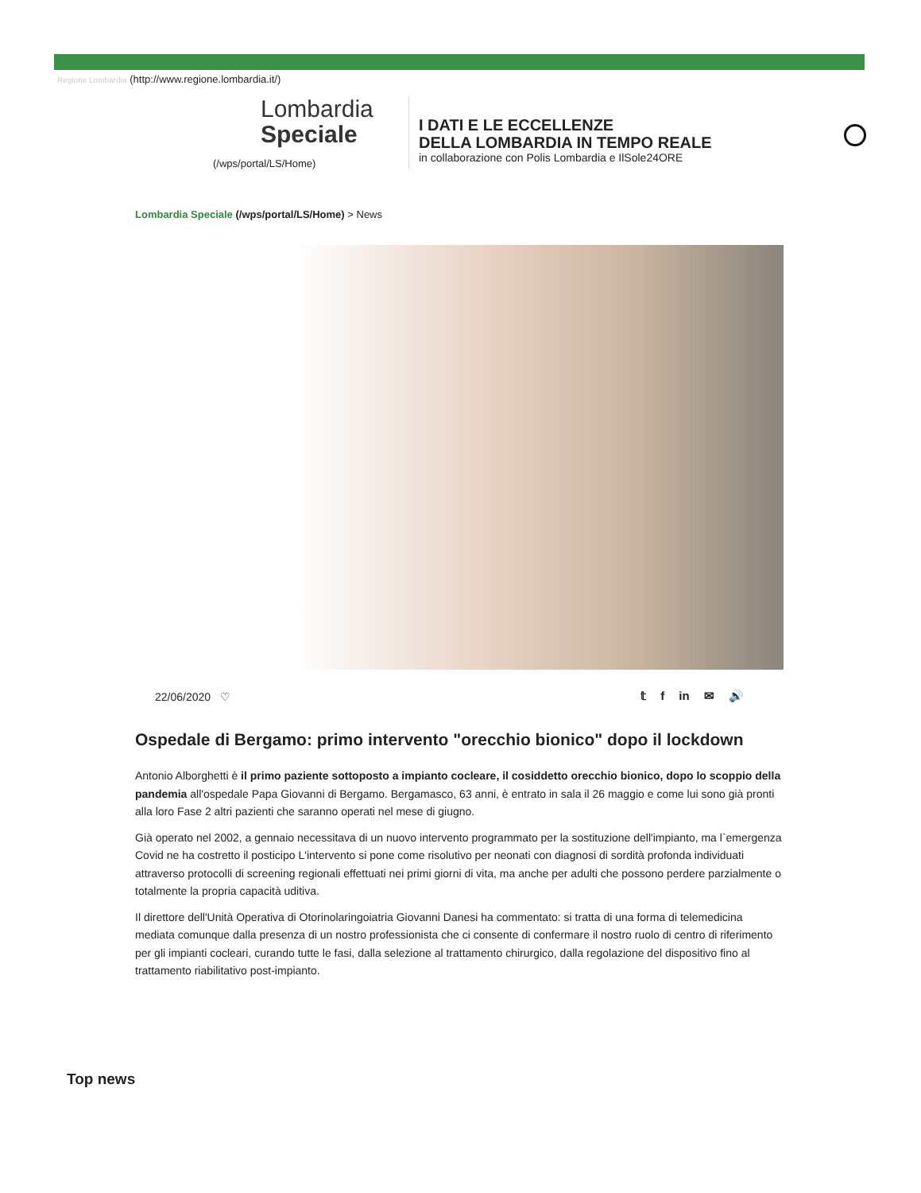Regione Lombardia (http://www.regione.lombardia.it/)
Lombardia
Speciale
(/wps/portal/LS/Home)
I DATI E LE ECCELLENZE
DELLA LOMBARDIA IN TEMPO REALE
in collaborazione con Polis Lombardia e IlSole24ORE
Lombardia Speciale (/wps/portal/LS/Home) > News
22/06/2020 ♡ 𝕥 f in ✉ 🔊
Ospedale di Bergamo: primo intervento "orecchio bionico" dopo il lockdown
Antonio Alborghetti è il primo paziente sottoposto a impianto cocleare, il cosiddetto orecchio bionico, dopo lo scoppio della pandemia all'ospedale Papa Giovanni di Bergamo. Bergamasco, 63 anni, è entrato in sala il 26 maggio e come lui sono già pronti alla loro Fase 2 altri pazienti che saranno operati nel mese di giugno.
Già operato nel 2002, a gennaio necessitava di un nuovo intervento programmato per la sostituzione dell'impianto, ma l`emergenza Covid ne ha costretto il posticipo L'intervento si pone come risolutivo per neonati con diagnosi di sordità profonda individuati attraverso protocolli di screening regionali effettuati nei primi giorni di vita, ma anche per adulti che possono perdere parzialmente o totalmente la propria capacità uditiva.
Il direttore dell'Unità Operativa di Otorinolaringoiatria Giovanni Danesi ha commentato: si tratta di una forma di telemedicina mediata comunque dalla presenza di un nostro professionista che ci consente di confermare il nostro ruolo di centro di riferimento per gli impianti cocleari, curando tutte le fasi, dalla selezione al trattamento chirurgico, dalla regolazione del dispositivo fino al trattamento riabilitativo post-impianto.
Top news